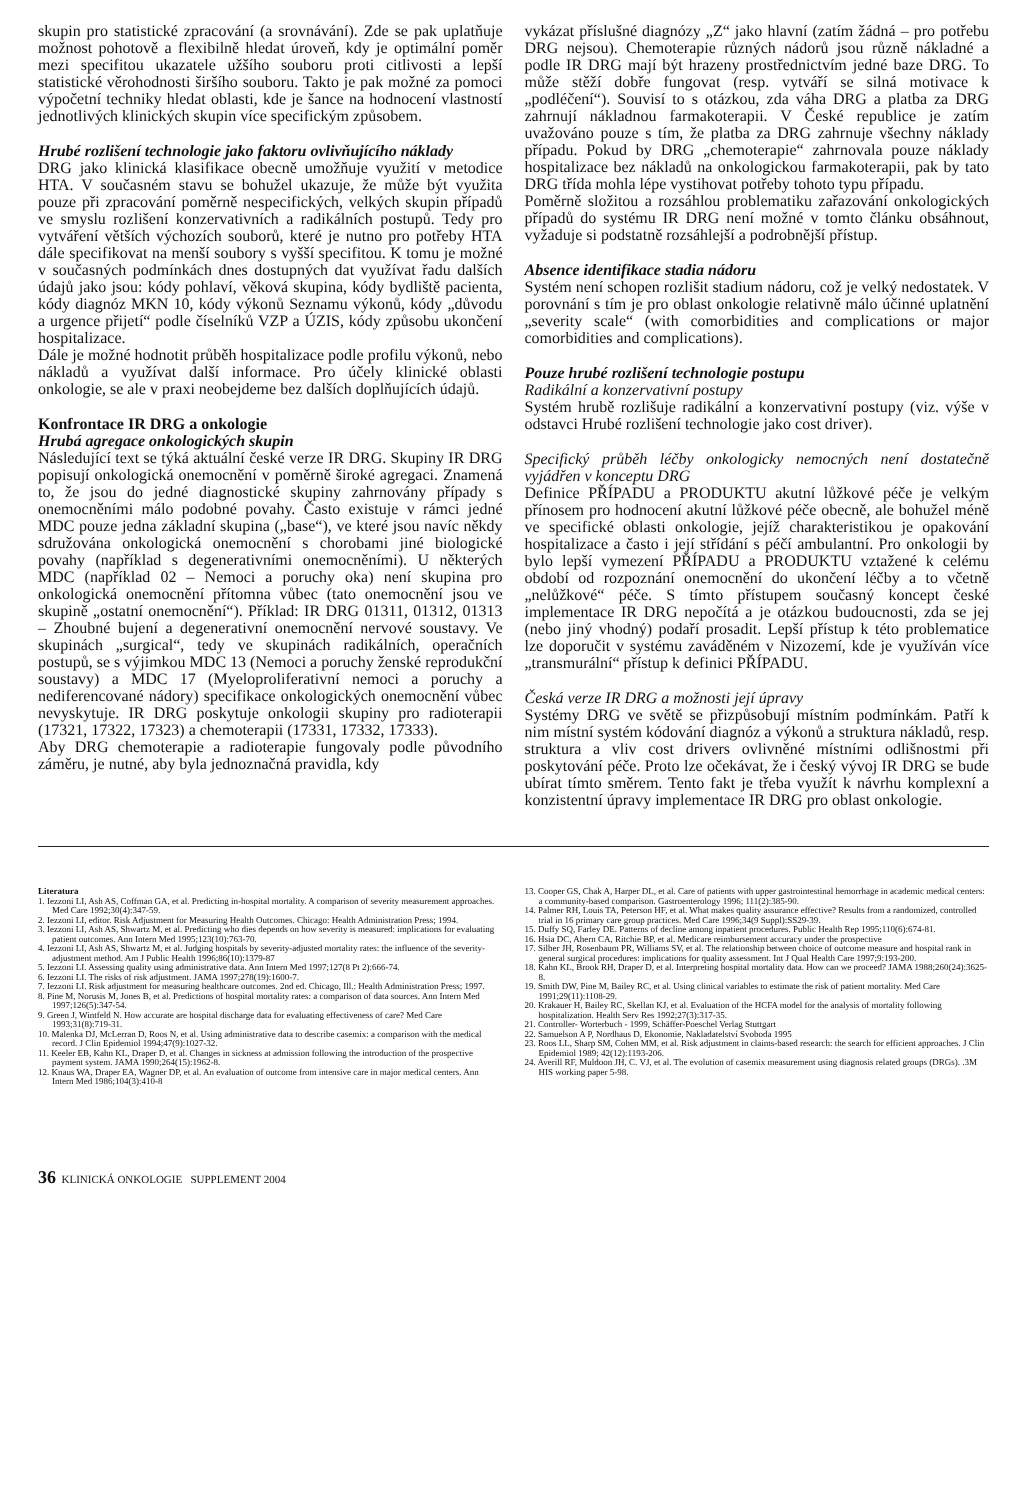skupin pro statistické zpracování (a srovnávání). Zde se pak uplatňuje možnost pohotově a flexibilně hledat úroveň, kdy je optimální poměr mezi specifitou ukazatele užšího souboru proti citlivosti a lepší statistické věrohodnosti širšího souboru. Takto je pak možné za pomoci výpočetní techniky hledat oblasti, kde je šance na hodnocení vlastností jednotlivých klinických skupin více specifickým způsobem.
Hrubé rozlišení technologie jako faktoru ovlivňujícího náklady
DRG jako klinická klasifikace obecně umožňuje využití v metodice HTA. V současném stavu se bohužel ukazuje, že může být využita pouze při zpracování poměrně nespecifických, velkých skupin případů ve smyslu rozlišení konzervativních a radikálních postupů. Tedy pro vytváření větších výchozích souborů, které je nutno pro potřeby HTA dále specifikovat na menší soubory s vyšší specifitou. K tomu je možné v současných podmínkách dnes dostupných dat využívat řadu dalších údajů jako jsou: kódy pohlaví, věková skupina, kódy bydliště pacienta, kódy diagnóz MKN 10, kódy výkonů Seznamu výkonů, kódy „důvodu a urgence přijetí“ podle číselníků VZP a ÚZIS, kódy způsobu ukončení hospitalizace.
Dále je možné hodnotit průběh hospitalizace podle profilu výkonů, nebo nákladů a využívat další informace. Pro účely klinické oblasti onkologie, se ale v praxi neobejdeme bez dalších doplňujících údajů.
Konfrontace IR DRG a onkologie
Hrubá agregace onkologických skupin
Následující text se týká aktuální české verze IR DRG. Skupiny IR DRG popisují onkologická onemocnění v poměrně široké agregaci. Znamená to, že jsou do jedné diagnostické skupiny zahrnovány případy s onemocněními málo podobné povahy. Často existuje v rámci jedné MDC pouze jedna základní skupina („base“), ve které jsou navíc někdy sdružována onkologická onemocnění s chorobami jiné biologické povahy (například s degenerativními onemocněními). U některých MDC (například 02 – Nemoci a poruchy oka) není skupina pro onkologická onemocnění přítomna vůbec (tato onemocnění jsou ve skupině „ostatní onemocnění“). Příklad: IR DRG 01311, 01312, 01313 – Zhoubné bujení a degenerativní onemocnění nervové soustavy. Ve skupinách „surgical“, tedy ve skupinách radikálních, operačních postupů, se s výjimkou MDC 13 (Nemoci a poruchy ženské reprodukční soustavy) a MDC 17 (Myeloproliferativní nemoci a poruchy a nediferencované nádory) specifikace onkologických onemocnění vůbec nevyskytuje. IR DRG poskytuje onkologii skupiny pro radioterapii (17321, 17322, 17323) a chemoterapii (17331, 17332, 17333).
Aby DRG chemoterapie a radioterapie fungovaly podle původního záměru, je nutné, aby byla jednoznačná pravidla, kdy
vykázat příslušné diagnózy „Z“ jako hlavní (zatím žádná – pro potřebu DRG nejsou). Chemoterapie různých nádorů jsou různě nákladné a podle IR DRG mají být hrazeny prostřednictvím jedné baze DRG. To může stěží dobře fungovat (resp. vytváří se silná motivace k „podléčení“). Souvisí to s otázkou, zda váha DRG a platba za DRG zahrnují nákladnou farmakoterapii. V České republice je zatím uvažováno pouze s tím, že platba za DRG zahrnuje všechny náklady případu. Pokud by DRG „chemoterapie“ zahrnovala pouze náklady hospitalizace bez nákladů na onkologickou farmakoterapii, pak by tato DRG třída mohla lépe vystihovat potřeby tohoto typu případu.
Poměrně složitou a rozsáhlou problematiku zařazování onkologických případů do systému IR DRG není možné v tomto článku obsáhnout, vyžaduje si podstatně rozsáhlejší a podrobnější přístup.
Absence identifikace stadia nádoru
Systém není schopen rozlišit stadium nádoru, což je velký nedostatek. V porovnání s tím je pro oblast onkologie relativně málo účinné uplatnění „severity scale“ (with comorbidities and complications or major comorbidities and complications).
Pouze hrubé rozlišení technologie postupu
Radikální a konzervativní postupy
Systém hrubě rozlišuje radikální a konzervativní postupy (viz. výše v odstavci Hrubé rozlišení technologie jako cost driver).
Specifický průběh léčby onkologicky nemocných není dostatečně vyjádřen v konceptu DRG
Definice PŘÍPADU a PRODUKTU akutní lůžkové péče je velkým přínosem pro hodnocení akutní lůžkové péče obecně, ale bohužel méně ve specifické oblasti onkologie, jejíž charakteristikou je opakování hospitalizace a často i její střídání s péčí ambulantní. Pro onkologii by bylo lepší vymezení PŘÍPADU a PRODUKTU vztažené k celému období od rozpoznání onemocnění do ukončení léčby a to včetně „nelůžkové“ péče. S tímto přístupem současný koncept české implementace IR DRG nepočítá a je otázkou budoucnosti, zda se jej (nebo jiný vhodný) podaří prosadit. Lepší přístup k této problematice lze doporučit v systému zaváděném v Nizozemí, kde je využíván více „transmurální“ přístup k definici PŘÍPADU.
Česká verze IR DRG a možnosti její úpravy
Systémy DRG ve světě se přizpůsobují místním podmínkám. Patří k nim místní systém kódování diagnóz a výkonů a struktura nákladů, resp. struktura a vliv cost drivers ovlivněné místními odlišnostmi při poskytování péče. Proto lze očekávat, že i český vývoj IR DRG se bude ubírat tímto směrem. Tento fakt je třeba využít k návrhu komplexní a konzistentní úpravy implementace IR DRG pro oblast onkologie.
Literatura
1. Iezzoni LI, Ash AS, Coffman GA, et al. Predicting in-hospital mortality. A comparison of severity measurement approaches. Med Care 1992;30(4):347-59.
2. Iezzoni LI, editor. Risk Adjustment for Measuring Health Outcomes. Chicago: Health Administration Press; 1994.
3. Iezzoni LI, Ash AS, Shwartz M, et al. Predicting who dies depends on how severity is measured: implications for evaluating patient outcomes. Ann Intern Med 1995;123(10):763-70.
4. Iezzoni LI, Ash AS, Shwartz M, et al. Judging hospitals by severity-adjusted mortality rates: the influence of the severity-adjustment method. Am J Public Health 1996;86(10):1379-87
5. Iezzoni LI. Assessing quality using administrative data. Ann Intern Med 1997;127(8 Pt 2):666-74.
6. Iezzoni LI. The risks of risk adjustment. JAMA 1997;278(19):1600-7.
7. Iezzoni LI. Risk adjustment for measuring healthcare outcomes. 2nd ed. Chicago, Ill.: Health Administration Press; 1997.
8. Pine M, Norusis M, Jones B, et al. Predictions of hospital mortality rates: a comparison of data sources. Ann Intern Med 1997;126(5):347-54.
9. Green J, Wintfeld N. How accurate are hospital discharge data for evaluating effectiveness of care? Med Care 1993;31(8):719-31.
10. Malenka DJ, McLerran D, Roos N, et al. Using administrative data to describe casemix: a comparison with the medical record. J Clin Epidemiol 1994;47(9):1027-32.
11. Keeler EB, Kahn KL, Draper D, et al. Changes in sickness at admission following the introduction of the prospective payment system. JAMA 1990;264(15):1962-8.
12. Knaus WA, Draper EA, Wagner DP, et al. An evaluation of outcome from intensive care in major medical centers. Ann Intern Med 1986;104(3):410-8
13. Cooper GS, Chak A, Harper DL, et al. Care of patients with upper gastrointestinal hemorrhage in academic medical centers: a community-based comparison. Gastroenterology 1996; 111(2):385-90.
14. Palmer RH, Louis TA, Peterson HF, et al. What makes quality assurance effective? Results from a randomized, controlled trial in 16 primary care group practices. Med Care 1996;34(9 Suppl):SS29-39.
15. Duffy SQ, Farley DE. Patterns of decline among inpatient procedures. Public Health Rep 1995;110(6):674-81.
16. Hsia DC, Ahern CA, Ritchie BP, et al. Medicare reimbursement accuracy under the prospective
17. Silber JH, Rosenbaum PR, Williams SV, et al. The relationship between choice of outcome measure and hospital rank in general surgical procedures: implications for quality assessment. Int J Qual Health Care 1997;9:193-200.
18. Kahn KL, Brook RH, Draper D, et al. Interpreting hospital mortality data. How can we proceed? JAMA 1988;260(24):3625-8.
19. Smith DW, Pine M, Bailey RC, et al. Using clinical variables to estimate the risk of patient mortality. Med Care 1991;29(11):1108-29.
20. Krakauer H, Bailey RC, Skellan KJ, et al. Evaluation of the HCFA model for the analysis of mortality following hospitalization. Health Serv Res 1992;27(3):317-35.
21. Controller- Worterbuch - 1999, Schäffer-Poeschel Verlag Stuttgart
22. Samuelson A P, Nordhaus D, Ekonomie, Nakladatelství Svoboda 1995
23. Roos LL, Sharp SM, Cohen MM, et al. Risk adjustment in claims-based research: the search for efficient approaches. J Clin Epidemiol 1989; 42(12):1193-206.
24. Averill RF, Muldoon JH, C. VJ, et al. The evolution of casemix measurement using diagnosis related groups (DRGs). .3M HIS working paper 5-98.
36 KLINICKÁ ONKOLOGIE SUPPLEMENT 2004